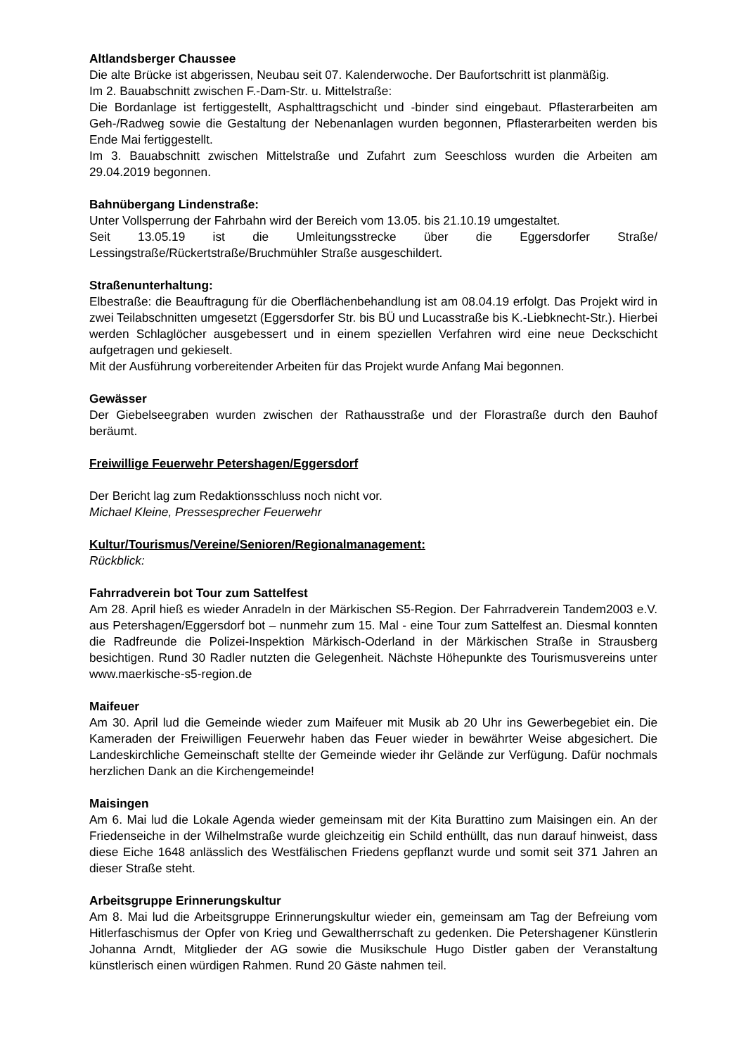Altlandsberger Chaussee
Die alte Brücke ist abgerissen, Neubau seit 07. Kalenderwoche. Der Baufortschritt ist planmäßig.
Im 2. Bauabschnitt zwischen F.-Dam-Str. u. Mittelstraße:
Die Bordanlage ist fertiggestellt, Asphalttragschicht und -binder sind eingebaut. Pflasterarbeiten am Geh-/Radweg sowie die Gestaltung der Nebenanlagen wurden begonnen, Pflasterarbeiten werden bis Ende Mai fertiggestellt.
Im 3. Bauabschnitt zwischen Mittelstraße und Zufahrt zum Seeschloss wurden die Arbeiten am 29.04.2019 begonnen.
Bahnübergang Lindenstraße:
Unter Vollsperrung der Fahrbahn wird der Bereich vom 13.05. bis 21.10.19 umgestaltet.
Seit 13.05.19 ist die Umleitungsstrecke über die Eggersdorfer Straße/ Lessingstraße/Rückertstraße/Bruchmühler Straße ausgeschildert.
Straßenunterhaltung:
Elbestraße: die Beauftragung für die Oberflächenbehandlung ist am 08.04.19 erfolgt. Das Projekt wird in zwei Teilabschnitten umgesetzt (Eggersdorfer Str. bis BÜ und Lucasstraße bis K.-Liebknecht-Str.). Hierbei werden Schlaglöcher ausgebessert und in einem speziellen Verfahren wird eine neue Deckschicht aufgetragen und gekieselt.
Mit der Ausführung vorbereitender Arbeiten für das Projekt wurde Anfang Mai begonnen.
Gewässer
Der Giebelseegraben wurden zwischen der Rathausstraße und der Florastraße durch den Bauhof beräumt.
Freiwillige Feuerwehr Petershagen/Eggersdorf
Der Bericht lag zum Redaktionsschluss noch nicht vor.
Michael Kleine, Pressesprecher Feuerwehr
Kultur/Tourismus/Vereine/Senioren/Regionalmanagement:
Rückblick:
Fahrradverein bot Tour zum Sattelfest
Am 28. April hieß es wieder Anradeln in der Märkischen S5-Region. Der Fahrradverein Tandem2003 e.V. aus Petershagen/Eggersdorf bot – nunmehr zum 15. Mal - eine Tour zum Sattelfest an. Diesmal konnten die Radfreunde die Polizei-Inspektion Märkisch-Oderland in der Märkischen Straße in Strausberg besichtigen. Rund 30 Radler nutzten die Gelegenheit. Nächste Höhepunkte des Tourismusvereins unter www.maerkische-s5-region.de
Maifeuer
Am 30. April lud die Gemeinde wieder zum Maifeuer mit Musik ab 20 Uhr ins Gewerbegebiet ein. Die Kameraden der Freiwilligen Feuerwehr haben das Feuer wieder in bewährter Weise abgesichert. Die Landeskirchliche Gemeinschaft stellte der Gemeinde wieder ihr Gelände zur Verfügung. Dafür nochmals herzlichen Dank an die Kirchengemeinde!
Maisingen
Am 6. Mai lud die Lokale Agenda wieder gemeinsam mit der Kita Burattino zum Maisingen ein. An der Friedenseiche in der Wilhelmstraße wurde gleichzeitig ein Schild enthüllt, das nun darauf hinweist, dass diese Eiche 1648 anlässlich des Westfälischen Friedens gepflanzt wurde und somit seit 371 Jahren an dieser Straße steht.
Arbeitsgruppe Erinnerungskultur
Am 8. Mai lud die Arbeitsgruppe Erinnerungskultur wieder ein, gemeinsam am Tag der Befreiung vom Hitlerfaschismus der Opfer von Krieg und Gewaltherrschaft zu gedenken. Die Petershagener Künstlerin Johanna Arndt, Mitglieder der AG sowie die Musikschule Hugo Distler gaben der Veranstaltung künstlerisch einen würdigen Rahmen. Rund 20 Gäste nahmen teil.